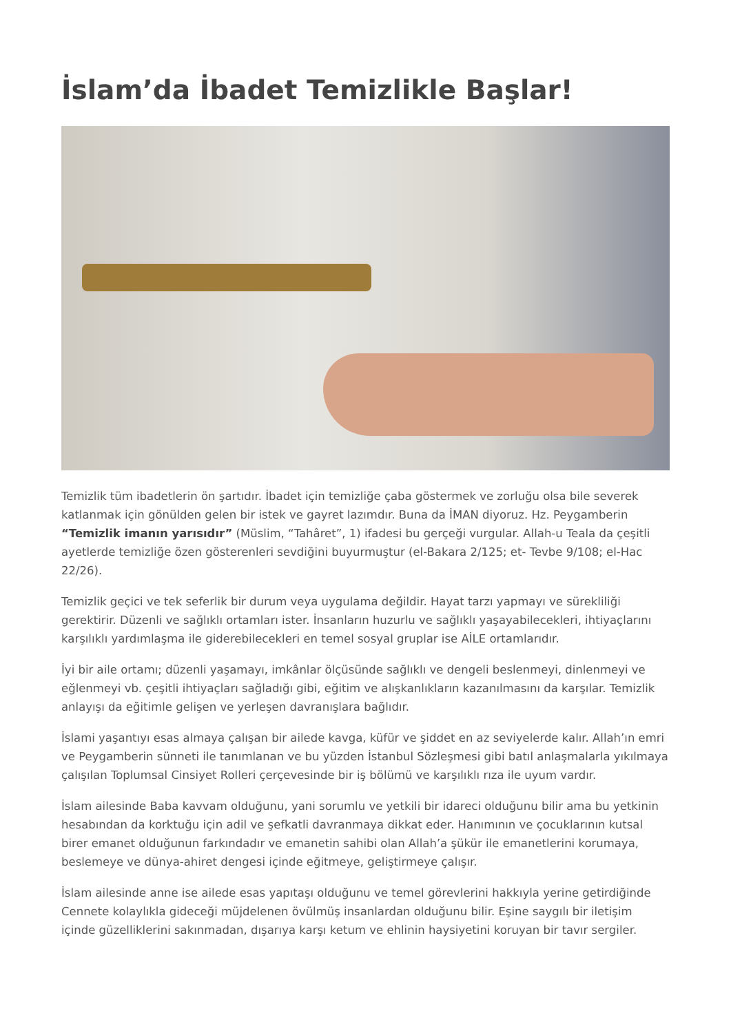İslam’da İbadet Temizlikle Başlar!
Temizlik tüm ibadetlerin ön şartıdır. İbadet için temizliğe çaba göstermek ve zorluğu olsa bile severek katlanmak için gönülden gelen bir istek ve gayret lazımdır. Buna da İMAN diyoruz. Hz. Peygamberin “Temizlik imanın yarısıdır” (Müslim, “Tahâret”, 1) ifadesi bu gerçeği vurgular. Allah-u Teala da çeşitli ayetlerde temizliğe özen gösterenleri sevdiğini buyurmuştur (el-Bakara 2/125; et- Tevbe 9/108; el-Hac 22/26).
Temizlik geçici ve tek seferlik bir durum veya uygulama değildir. Hayat tarzı yapmayı ve sürekliliği gerektirir. Düzenli ve sağlıklı ortamları ister. İnsanların huzurlu ve sağlıklı yaşayabilecekleri, ihtiyaçlarını karşılıklı yardımlaşma ile giderebilecekleri en temel sosyal gruplar ise AİLE ortamlarıdır.
İyi bir aile ortamı; düzenli yaşamayı, imkânlar ölçüsünde sağlıklı ve dengeli beslenmeyi, dinlenmeyi ve eğlenmeyi vb. çeşitli ihtiyaçları sağladığı gibi, eğitim ve alışkanlıkların kazanılmasını da karşılar. Temizlik anlayışı da eğitimle gelişen ve yerleşen davranışlara bağlıdır.
İslami yaşantıyı esas almaya çalışan bir ailede kavga, küfür ve şiddet en az seviyelerde kalır. Allah’ın emri ve Peygamberin sünneti ile tanımlanan ve bu yüzden İstanbul Sözleşmesi gibi batıl anlaşmalarla yıkılmaya çalışılan Toplumsal Cinsiyet Rolleri çerçevesinde bir iş bölümü ve karşılıklı rıza ile uyum vardır.
İslam ailesinde Baba kavvam olduğunu, yani sorumlu ve yetkili bir idareci olduğunu bilir ama bu yetkinin hesabından da korktuğu için adil ve şefkatli davranmaya dikkat eder. Hanımının ve çocuklarının kutsal birer emanet olduğunun farkındadır ve emanetin sahibi olan Allah’a şükür ile emanetlerini korumaya, beslemeye ve dünya-ahiret dengesi içinde eğitmeye, geliştirmeye çalışır.
İslam ailesinde anne ise ailede esas yapıtaşı olduğunu ve temel görevlerini hakkıyla yerine getirdiğinde Cennete kolaylıkla gideceği müjdelenen övülmüş insanlardan olduğunu bilir. Eşine saygılı bir iletişim içinde güzelliklerini sakınmadan, dışarıya karşı ketum ve ehlinin haysiyetini koruyan bir tavır sergiler.